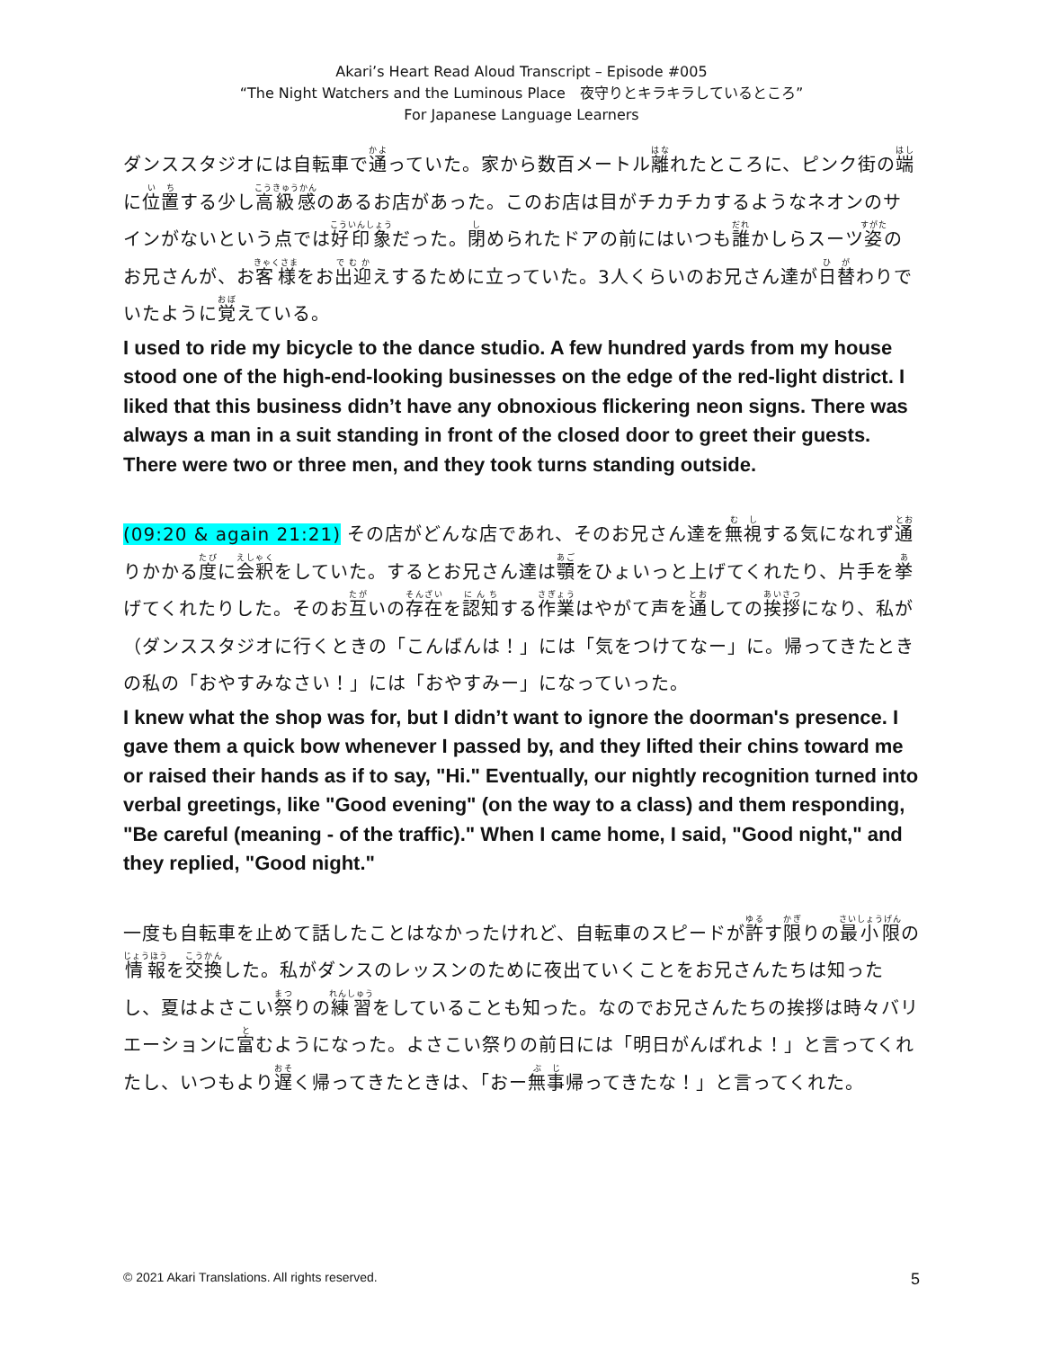Akari’s Heart Read Aloud Transcript – Episode #005
“The Night Watchers and the Luminous Place　夜守りとキラキラしているところ”
For Japanese Language Learners
ダンススタジオには自転車で通っていた。家から数百メートル離れたところに、ピンク街の端に位置する少し高級感のあるお店があった。このお店は目がチカチカするようなネオンのサインがないという点では好印象だった。閉められたドアの前にはいつも誰かしらスーツ姿のお兄さんが、お客様をお出迎えするために立っていた。3人くらいのお兄さん達が日替わりでいたように覚えている。
I used to ride my bicycle to the dance studio. A few hundred yards from my house stood one of the high-end-looking businesses on the edge of the red-light district. I liked that this business didn’t have any obnoxious flickering neon signs. There was always a man in a suit standing in front of the closed door to greet their guests. There were two or three men, and they took turns standing outside.
(09:20 & again 21:21) その店がどんな店であれ、そのお兄さん達を無視する気になれず通りかかる度に会釈をしていた。するとお兄さん達は顎をひょいっと上げてくれたり、片手を挙げてくれたりした。そのお互いの存在を認知する作業はやがて声を通しての挨拶になり、私が（ダンススタジオに行くときの「こんばんは！」には「気をつけてなー」に。帰ってきたときの私の「おやすみなさい！」には「おやすみー」になっていった。
I knew what the shop was for, but I didn’t want to ignore the doorman's presence. I gave them a quick bow whenever I passed by, and they lifted their chins toward me or raised their hands as if to say, "Hi." Eventually, our nightly recognition turned into verbal greetings, like "Good evening" (on the way to a class) and them responding, "Be careful (meaning - of the traffic)." When I came home, I said, "Good night," and they replied, "Good night."
一度も自転車を止めて話したことはなかったけれど、自転車のスピードが許す限りの最小限の情報を交換した。私がダンスのレッスンのために夜出ていくことをお兄さんたちは知ったし、夏はよさこい祭りの練習をしていることも知った。なのでお兄さんたちの挨拶は時々バリエーションに富むようになった。よさこい祭りの前日には「明日がんばれよ！」と言ってくれたし、いつもより遅く帰ってきたときは、「おー無事帰ってきたな！」と言ってくれた。
© 2021 Akari Translations. All rights reserved. 5